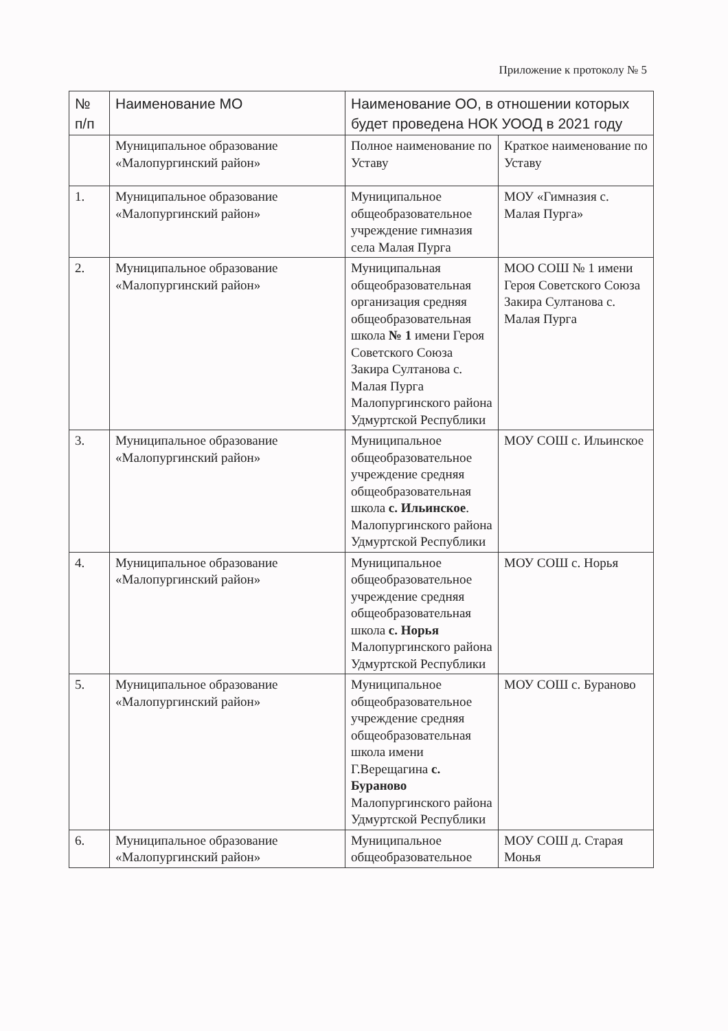Приложение к протоколу № 5
| № п/п | Наименование МО | Наименование ОО, в отношении которых будет проведена НОК УООД в 2021 году | |
| --- | --- | --- | --- |
| | Муниципальное образование «Малопургинский район» | Полное наименование по Уставу | Краткое наименование по Уставу |
| 1. | Муниципальное образование «Малопургинский район» | Муниципальное общеобразовательное учреждение гимназия села Малая Пурга | МОУ «Гимназия с. Малая Пурга» |
| 2. | Муниципальное образование «Малопургинский район» | Муниципальная общеобразовательная организация средняя общеобразовательная школа № 1 имени Героя Советского Союза Закира Султанова с. Малая Пурга Малопургинского района Удмуртской Республики | МОО СОШ № 1 имени Героя Советского Союза Закира Султанова с. Малая Пурга |
| 3. | Муниципальное образование «Малопургинский район» | Муниципальное общеобразовательное учреждение средняя общеобразовательная школа с. Ильинское . Малопургинского района Удмуртской Республики | МОУ СОШ с. Ильинское |
| 4. | Муниципальное образование «Малопургинский район» | Муниципальное общеобразовательное учреждение средняя общеобразовательная школа с. Норья Малопургинского района Удмуртской Республики | МОУ СОШ с. Норья |
| 5. | Муниципальное образование «Малопургинский район» | Муниципальное общеобразовательное учреждение средняя общеобразовательная школа имени Г.Верещагина с. Бураново Малопургинского района Удмуртской Республики | МОУ СОШ с. Бураново |
| 6. | Муниципальное образование «Малопургинский район» | Муниципальное общеобразовательное | МОУ СОШ д. Старая Монья |